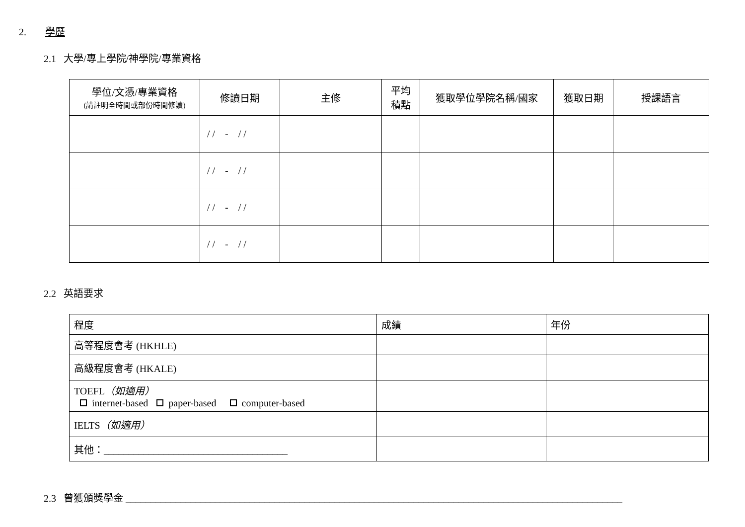2. 學歷
2.1 大學/專上學院/神學院/專業資格
| 學位/文憑/專業資格 (請註明全時間或部份時間修讀) | 修讀日期 | 主修 | 平均 積點 | 獲取學位學院名稱/國家 | 獲取日期 | 授課語言 |
| --- | --- | --- | --- | --- | --- | --- |
| | / / - / / | | | | | |
| | / / - / / | | | | | |
| | / / - / / | | | | | |
| | / / - / / | | | | | |
2.2 英語要求
| 程度 | 成績 | 年份 |
| 高等程度會考 (HKHLE) | | |
| 高級程度會考 (HKALE) | | |
| TOEFL （如適用） internet-based paper-based computer-based | | |
| IELTS （如適用） | | |
| 其他：_____________________________________ | | |
2.3 曾獲頒獎學金 ____________________________________________________________________________________________________